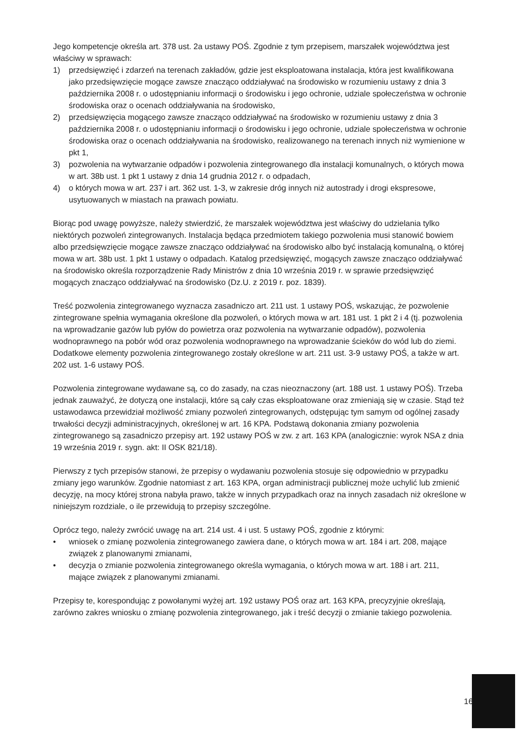Jego kompetencje określa art. 378 ust. 2a ustawy POŚ. Zgodnie z tym przepisem, marszałek województwa jest właściwy w sprawach:
1) przedsięwzięć i zdarzeń na terenach zakładów, gdzie jest eksploatowana instalacja, która jest kwalifikowana jako przedsięwzięcie mogące zawsze znacząco oddziaływać na środowisko w rozumieniu ustawy z dnia 3 października 2008 r. o udostępnianiu informacji o środowisku i jego ochronie, udziale społeczeństwa w ochronie środowiska oraz o ocenach oddziaływania na środowisko,
2) przedsięwzięcia mogącego zawsze znacząco oddziaływać na środowisko w rozumieniu ustawy z dnia 3 października 2008 r. o udostępnianiu informacji o środowisku i jego ochronie, udziale społeczeństwa w ochronie środowiska oraz o ocenach oddziaływania na środowisko, realizowanego na terenach innych niż wymienione w pkt 1,
3) pozwolenia na wytwarzanie odpadów i pozwolenia zintegrowanego dla instalacji komunalnych, o których mowa w art. 38b ust. 1 pkt 1 ustawy z dnia 14 grudnia 2012 r. o odpadach,
4) o których mowa w art. 237 i art. 362 ust. 1-3, w zakresie dróg innych niż autostrady i drogi ekspresowe, usytuowanych w miastach na prawach powiatu.
Biorąc pod uwagę powyższe, należy stwierdzić, że marszałek województwa jest właściwy do udzielania tylko niektórych pozwoleń zintegrowanych. Instalacja będąca przedmiotem takiego pozwolenia musi stanowić bowiem albo przedsięwzięcie mogące zawsze znacząco oddziaływać na środowisko albo być instalacją komunalną, o której mowa w art. 38b ust. 1 pkt 1 ustawy o odpadach. Katalog przedsięwzięć, mogących zawsze znacząco oddziaływać na środowisko określa rozporządzenie Rady Ministrów z dnia 10 września 2019 r. w sprawie przedsięwzięć mogących znacząco oddziaływać na środowisko (Dz.U. z 2019 r. poz. 1839).
Treść pozwolenia zintegrowanego wyznacza zasadniczo art. 211 ust. 1 ustawy POŚ, wskazując, że pozwolenie zintegrowane spełnia wymagania określone dla pozwoleń, o których mowa w art. 181 ust. 1 pkt 2 i 4 (tj. pozwolenia na wprowadzanie gazów lub pyłów do powietrza oraz pozwolenia na wytwarzanie odpadów), pozwolenia wodnoprawnego na pobór wód oraz pozwolenia wodnoprawnego na wprowadzanie ścieków do wód lub do ziemi. Dodatkowe elementy pozwolenia zintegrowanego zostały określone w art. 211 ust. 3-9 ustawy POŚ, a także w art. 202 ust. 1-6 ustawy POŚ.
Pozwolenia zintegrowane wydawane są, co do zasady, na czas nieoznaczony (art. 188 ust. 1 ustawy POŚ). Trzeba jednak zauważyć, że dotyczą one instalacji, które są cały czas eksploatowane oraz zmieniają się w czasie. Stąd też ustawodawca przewidział możliwość zmiany pozwoleń zintegrowanych, odstępując tym samym od ogólnej zasady trwałości decyzji administracyjnych, określonej w art. 16 KPA. Podstawą dokonania zmiany pozwolenia zintegrowanego są zasadniczo przepisy art. 192 ustawy POŚ w zw. z art. 163 KPA (analogicznie: wyrok NSA z dnia 19 września 2019 r. sygn. akt: II OSK 821/18).
Pierwszy z tych przepisów stanowi, że przepisy o wydawaniu pozwolenia stosuje się odpowiednio w przypadku zmiany jego warunków. Zgodnie natomiast z art. 163 KPA, organ administracji publicznej może uchylić lub zmienić decyzję, na mocy której strona nabyła prawo, także w innych przypadkach oraz na innych zasadach niż określone w niniejszym rozdziale, o ile przewidują to przepisy szczególne.
Oprócz tego, należy zwrócić uwagę na art. 214 ust. 4 i ust. 5 ustawy POŚ, zgodnie z którymi:
• wniosek o zmianę pozwolenia zintegrowanego zawiera dane, o których mowa w art. 184 i art. 208, mające związek z planowanymi zmianami,
• decyzja o zmianie pozwolenia zintegrowanego określa wymagania, o których mowa w art. 188 i art. 211, mające związek z planowanymi zmianami.
Przepisy te, korespondując z powołanymi wyżej art. 192 ustawy POŚ oraz art. 163 KPA, precyzyjnie określają, zarówno zakres wniosku o zmianę pozwolenia zintegrowanego, jak i treść decyzji o zmianie takiego pozwolenia.
16